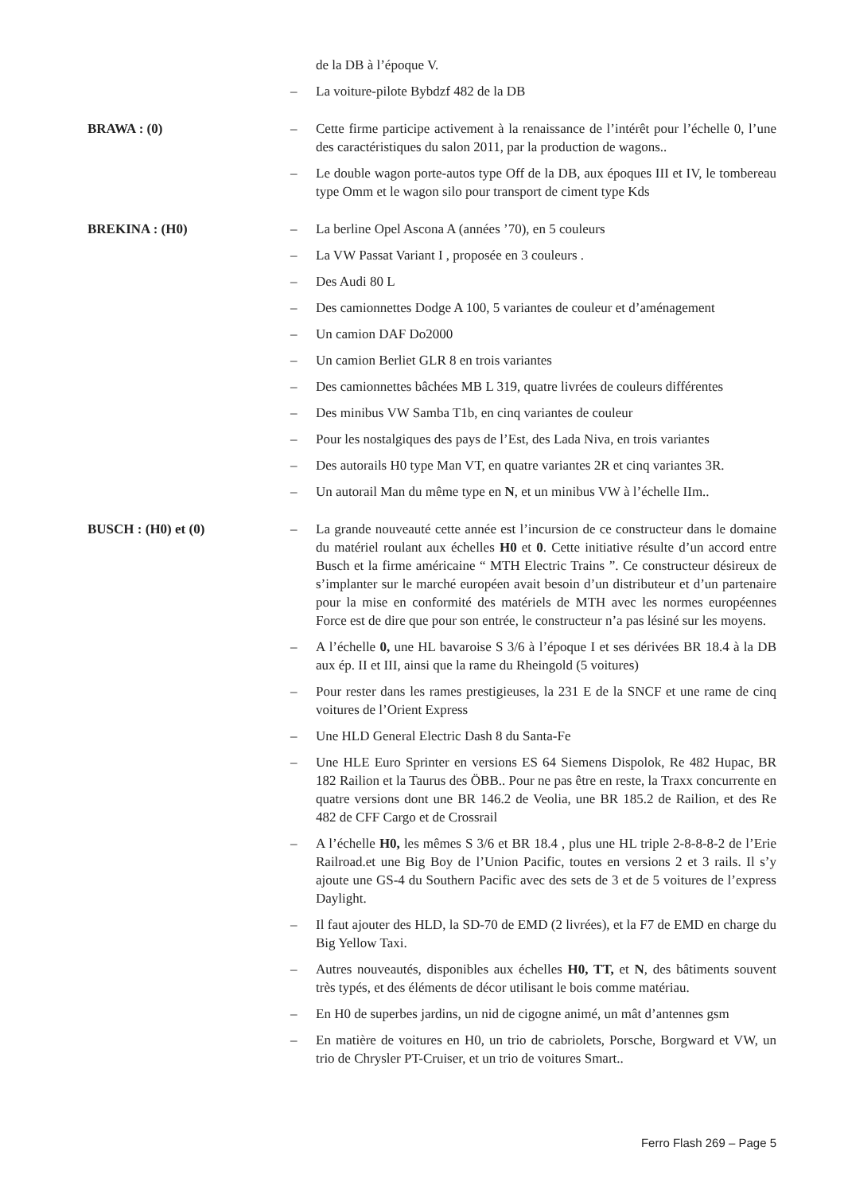de la DB à l’époque V.
– La voiture-pilote Bybdzf 482 de la DB
BRAWA : (0) – Cette firme participe activement à la renaissance de l’intérêt pour l’échelle 0, l’une des caractéristiques du salon 2011, par la production de wagons..
– Le double wagon porte-autos type Off de la DB, aux époques III et IV, le tombereau type Omm et le wagon silo pour transport de ciment type Kds
BREKINA : (H0) – La berline Opel Ascona A (années ’70), en 5 couleurs
– La VW Passat Variant I , proposée en 3 couleurs .
– Des Audi 80 L
– Des camionnettes Dodge A 100, 5 variantes de couleur et d’aménagement
– Un camion DAF Do2000
– Un camion Berliet GLR 8 en trois variantes
– Des camionnettes bâchées MB L 319, quatre livrées de couleurs différentes
– Des minibus VW Samba T1b, en cinq variantes de couleur
– Pour les nostalgiques des pays de l’Est, des Lada Niva, en trois variantes
– Des autorails H0 type Man VT, en quatre variantes 2R et cinq variantes 3R.
– Un autorail Man du même type en N, et un minibus VW à l’échelle IIm..
BUSCH : (H0) et (0) – La grande nouveauté cette année est l’incursion de ce constructeur dans le domaine du matériel roulant aux échelles H0 et 0. Cette initiative résulte d’un accord entre Busch et la firme américaine “ MTH Electric Trains ”. Ce constructeur désireux de s’implanter sur le marché européen avait besoin d’un distributeur et d’un partenaire pour la mise en conformité des matériels de MTH avec les normes européennes Force est de dire que pour son entrée, le constructeur n’a pas lésiné sur les moyens.
– A l’échelle 0, une HL bavaroise S 3/6 à l’époque I et ses dérivées BR 18.4 à la DB aux ép. II et III, ainsi que la rame du Rheingold (5 voitures)
– Pour rester dans les rames prestigieuses, la 231 E de la SNCF et une rame de cinq voitures de l’Orient Express
– Une HLD General Electric Dash 8 du Santa-Fe
– Une HLE Euro Sprinter en versions ES 64 Siemens Dispolok, Re 482 Hupac, BR 182 Railion et la Taurus des ÖBB.. Pour ne pas être en reste, la Traxx concurrente en quatre versions dont une BR 146.2 de Veolia, une BR 185.2 de Railion, et des Re 482 de CFF Cargo et de Crossrail
– A l’échelle H0, les mêmes S 3/6 et BR 18.4 , plus une HL triple 2-8-8-8-2 de l’Erie Railroad.et une Big Boy de l’Union Pacific, toutes en versions 2 et 3 rails. Il s’y ajoute une GS-4 du Southern Pacific avec des sets de 3 et de 5 voitures de l’express Daylight.
– Il faut ajouter des HLD, la SD-70 de EMD (2 livrées), et la F7 de EMD en charge du Big Yellow Taxi.
– Autres nouveautés, disponibles aux échelles H0, TT, et N, des bâtiments souvent très typés, et des éléments de décor utilisant le bois comme matériau.
– En H0 de superbes jardins, un nid de cigogne animé, un mât d’antennes gsm
– En matière de voitures en H0, un trio de cabriolets, Porsche, Borgward et VW, un trio de Chrysler PT-Cruiser, et un trio de voitures Smart..
Ferro Flash 269 – Page 5